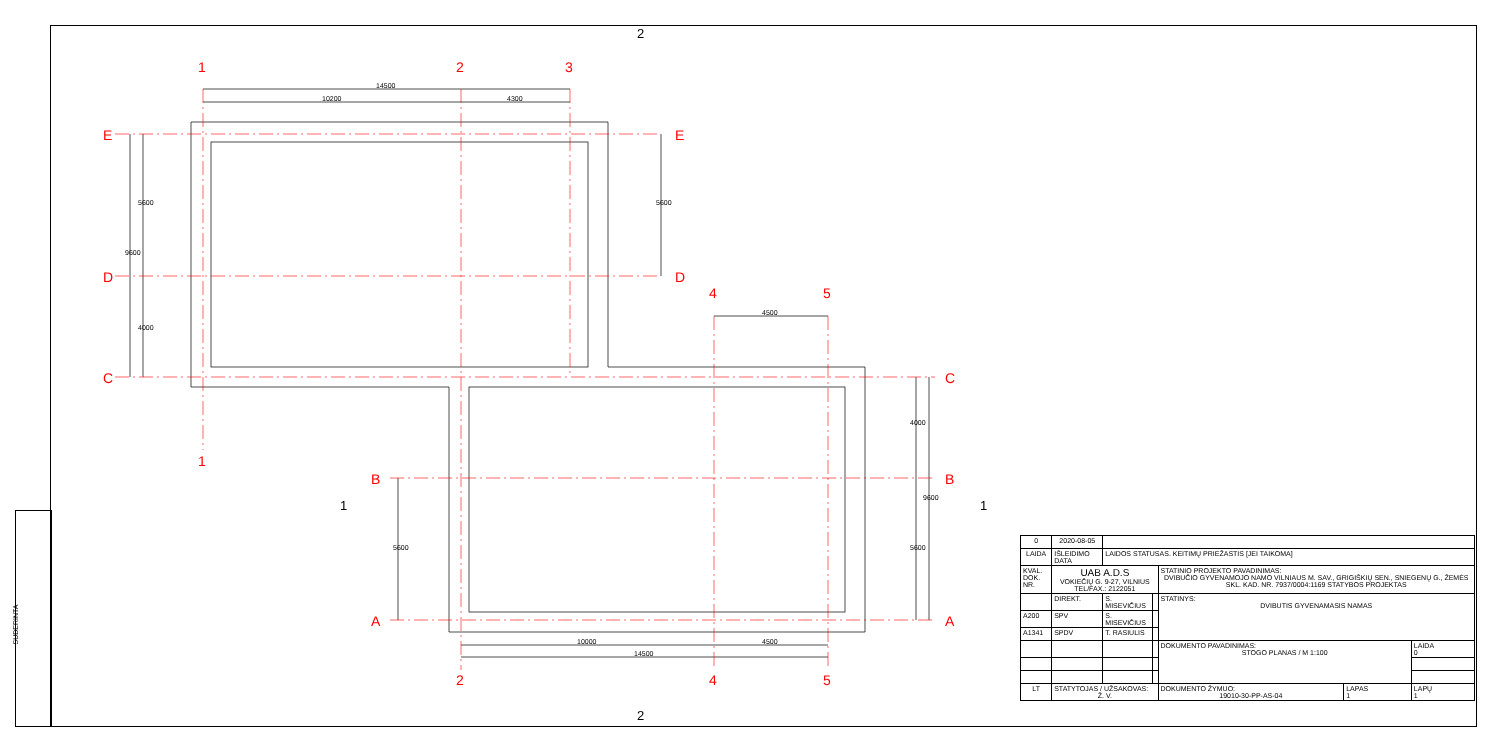SUDERINTA
1
2
3
1
2
4
5
4
5
E
D
C
E
D
C
B
A
B
A
14500
10200
4300
4500
10000
4500
14500
9600
5600
4000
5600
5600
4000
5600
9600
2
2
1
1
| 0 | 2020-08-05 | | | | | |
| LAIDA | IŠLEIDIMO DATA | LAIDOS STATUSAS. KEITIMŲ PRIEŽASTIS [JEI TAIKOMA] | | | | |
| KVAL. DOK. NR. | UAB A.D.S VOKIEČIŲ G. 9-27, VILNIUS TEL/FAX.: 2122051 | | | STATINIO PROJEKTO PAVADINIMAS: DVIBUČIO GYVENAMOJO NAMO VILNIAUS M. SAV., GRIGIŠKIŲ SEN., SNIEGENŲ G., ŽEMĖS SKL. KAD. NR. 7937/0004:1169 STATYBOS PROJEKTAS | | |
| | DIREKT. | S. MISEVIČIUS | | STATINYS: DVIBUTIS GYVENAMASIS NAMAS | | |
| A200 | SPV | S. MISEVIČIUS | | | | |
| A1341 | SPDV | T. RASIULIS | | | | |
| | | | | DOKUMENTO PAVADINIMAS: STOGO PLANAS / M 1:100 | | LAIDA 0 |
| LT | STATYTOJAS / UŽSAKOVAS: Ž. V. | | | DOKUMENTO ŽYMUO: 19010-30-PP-AS-04 | LAPAS 1 | LAPŲ 1 |